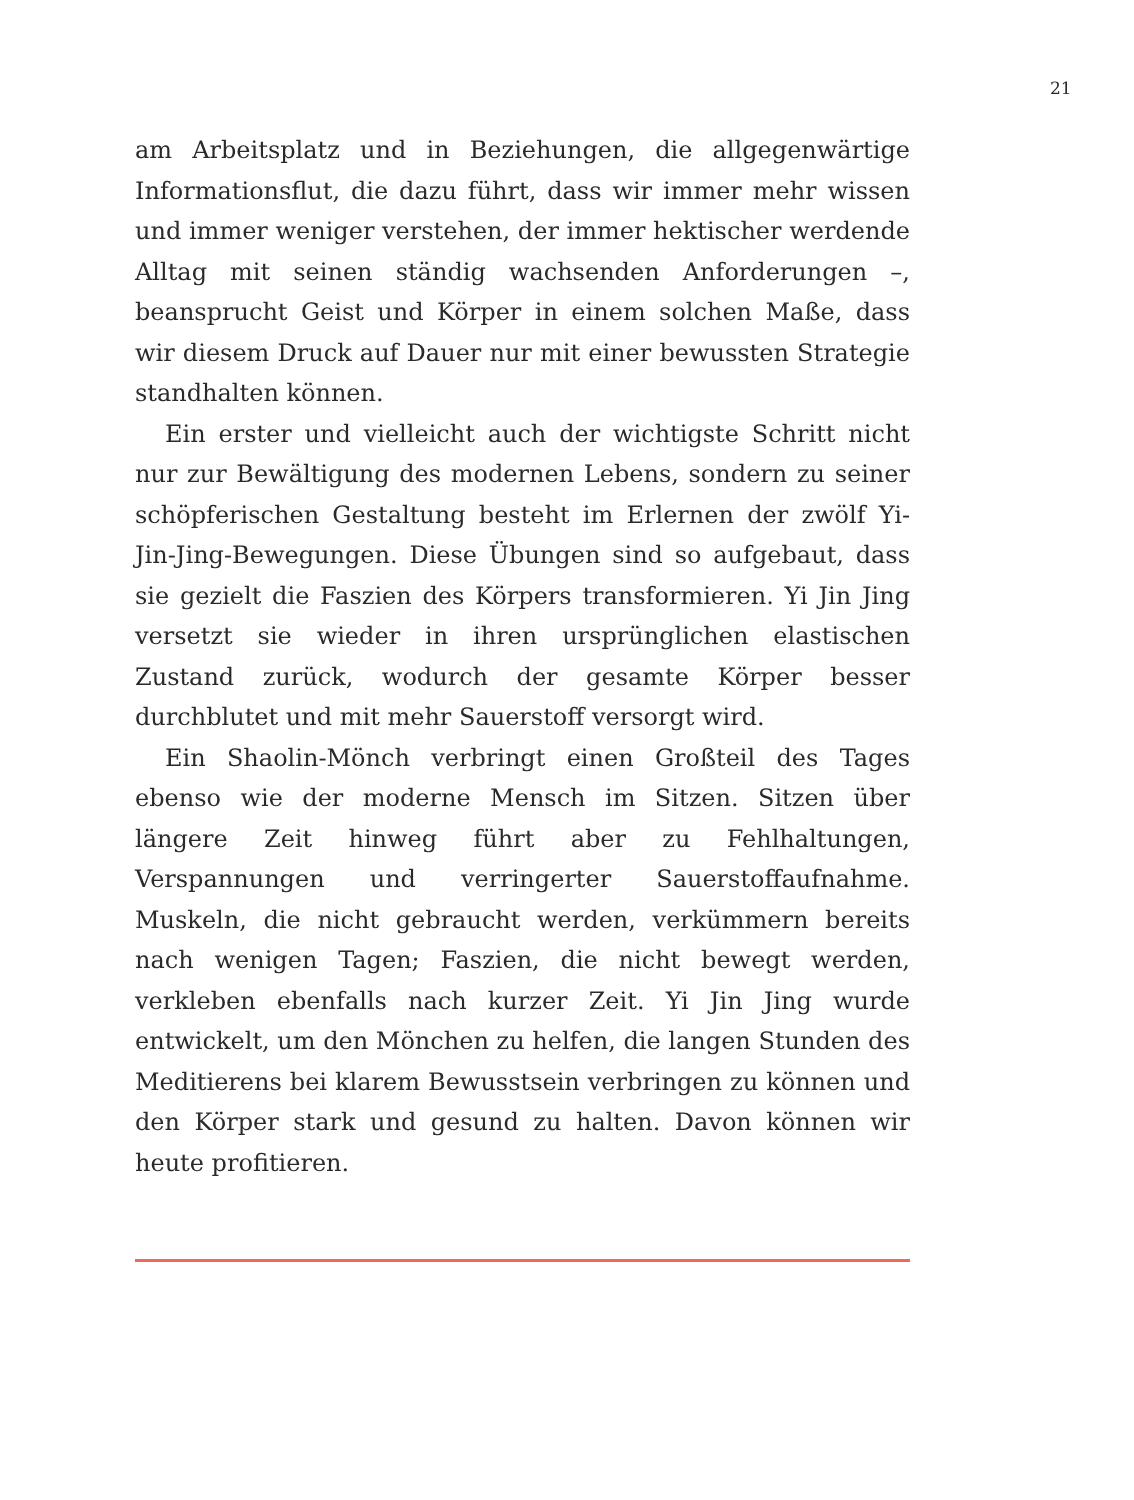21
am Arbeitsplatz und in Beziehungen, die allgegenwärtige Informationsflut, die dazu führt, dass wir immer mehr wissen und immer weniger verstehen, der immer hektischer werdende Alltag mit seinen ständig wachsenden Anforderungen –, beansprucht Geist und Körper in einem solchen Maße, dass wir diesem Druck auf Dauer nur mit einer bewussten Strategie standhalten können.
Ein erster und vielleicht auch der wichtigste Schritt nicht nur zur Bewältigung des modernen Lebens, sondern zu seiner schöpferischen Gestaltung besteht im Erlernen der zwölf Yi-Jin-Jing-Bewegungen. Diese Übungen sind so aufgebaut, dass sie gezielt die Faszien des Körpers transformieren. Yi Jin Jing versetzt sie wieder in ihren ursprünglichen elastischen Zustand zurück, wodurch der gesamte Körper besser durchblutet und mit mehr Sauerstoff versorgt wird.
Ein Shaolin-Mönch verbringt einen Großteil des Tages ebenso wie der moderne Mensch im Sitzen. Sitzen über längere Zeit hinweg führt aber zu Fehlhaltungen, Verspannungen und verringerter Sauerstoffaufnahme. Muskeln, die nicht gebraucht werden, verkümmern bereits nach wenigen Tagen; Faszien, die nicht bewegt werden, verkleben ebenfalls nach kurzer Zeit. Yi Jin Jing wurde entwickelt, um den Mönchen zu helfen, die langen Stunden des Meditierens bei klarem Bewusstsein verbringen zu können und den Körper stark und gesund zu halten. Davon können wir heute profitieren.